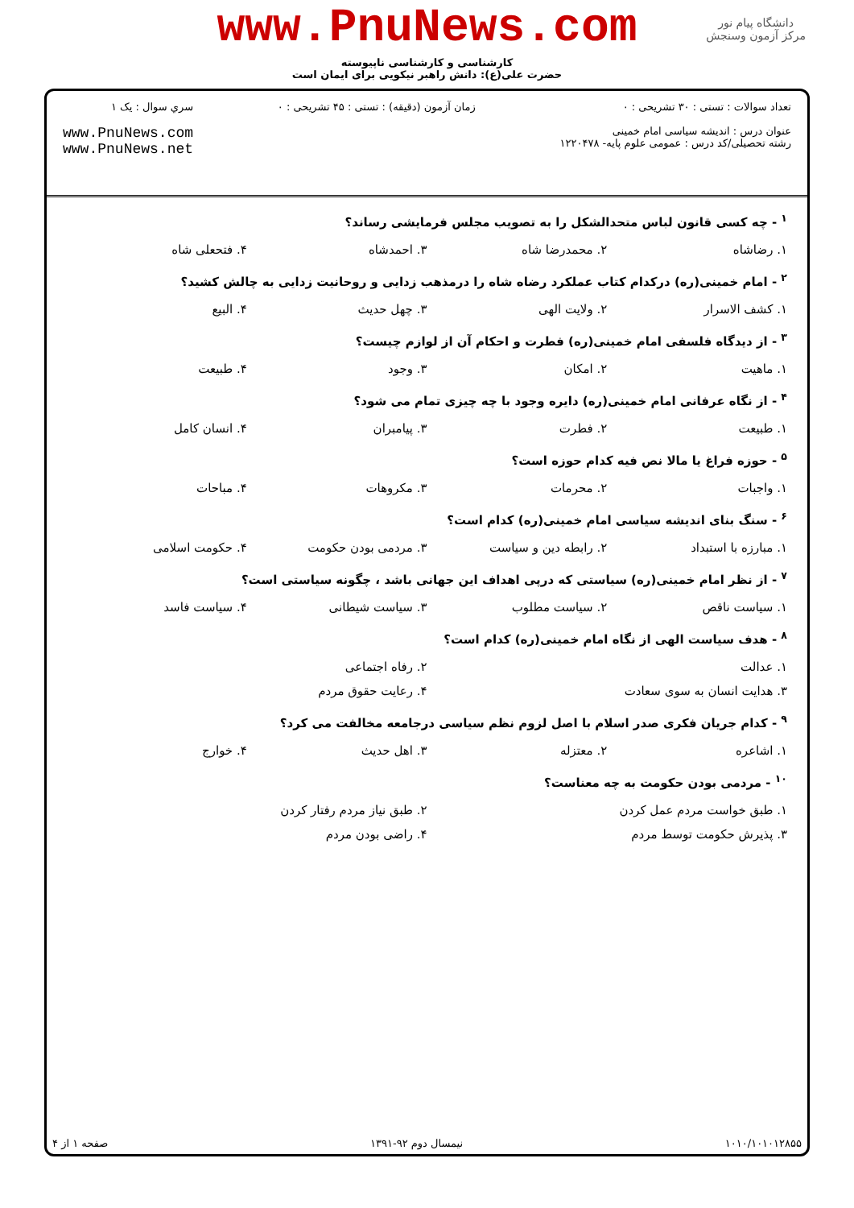دانشگاه پیام نور
مرکز آزمون وسنجش
www.PnuNews.com
کارشناسی و کارشناسی ناپیوسته
حضرت علی(ع): دانش راهبر نیکویی برای ایمان است
تعداد سوالات : تستی : ۳۰ تشریحی : ۰
عنوان درس : اندیشه سیاسی امام خمینی
رشته تحصیلی/کد درس : عمومی علوم پایه- ۱۲۲۰۴۷۸
زمان آزمون (دقیقه) : تستی : ۴۵ تشریحی : ۰
سري سوال : یک ۱
www.PnuNews.com
www.PnuNews.net
<sup>۱</sup> - چه کسی قانون لباس متحدالشکل را به تصویب مجلس فرمایشی رساند؟
۱. رضاشاه ۲. محمدرضا شاه ۳. احمدشاه ۴. فتحعلی شاه
<sup>۲</sup> - امام خمینی(ره) درکدام کتاب عملکرد رضاه شاه را درمذهب زدایی و روحانیت زدایی به چالش کشید؟
۱. کشف الاسرار ۲. ولایت الهی ۳. چهل حدیث ۴. البیع
<sup>۳</sup> - از دیدگاه فلسفی امام خمینی(ره) فطرت و احکام آن از لوازم چیست؟
۱. ماهیت ۲. امکان ۳. وجود ۴. طبیعت
<sup>۴</sup> - از نگاه عرفانی امام خمینی(ره) دایره وجود با چه چیزی تمام می شود؟
۱. طبیعت ۲. فطرت ۳. پیامبران ۴. انسان کامل
<sup>۵</sup> - حوزه فراغ یا مالا نص فیه کدام حوزه است؟
۱. واجبات ۲. محرمات ۳. مکروهات ۴. مباحات
<sup>۶</sup> - سنگ بنای اندیشه سیاسی امام خمینی(ره) کدام است؟
۱. مبارزه با استبداد ۲. رابطه دین و سیاست ۳. مردمی بودن حکومت ۴. حکومت اسلامی
<sup>۷</sup> - از نظر امام خمینی(ره) سیاستی که درپی اهداف این جهانی باشد ، چگونه سیاستی است؟
۱. سیاست ناقص ۲. سیاست مطلوب ۳. سیاست شیطانی ۴. سیاست فاسد
<sup>۸</sup> - هدف سیاست الهی از نگاه امام خمینی(ره) کدام است؟
۱. عدالت ۲. رفاه اجتماعی ۳. هدایت انسان به سوی سعادت ۴. رعایت حقوق مردم
<sup>۹</sup> - کدام جریان فکری صدر اسلام با اصل لزوم نظم سیاسی درجامعه مخالفت می کرد؟
۱. اشاعره ۲. معتزله ۳. اهل حدیث ۴. خوارج
<sup>۱۰</sup> - مردمی بودن حکومت به چه معناست؟
۱. طبق خواست مردم عمل کردن ۲. طبق نیاز مردم رفتار کردن ۳. پذیرش حکومت توسط مردم ۴. راضی بودن مردم
۱۰۱۰/۱۰۱۰۱۲۸۵۵ نیمسال دوم ۹۲-۱۳۹۱ صفحه ۱ از ۴